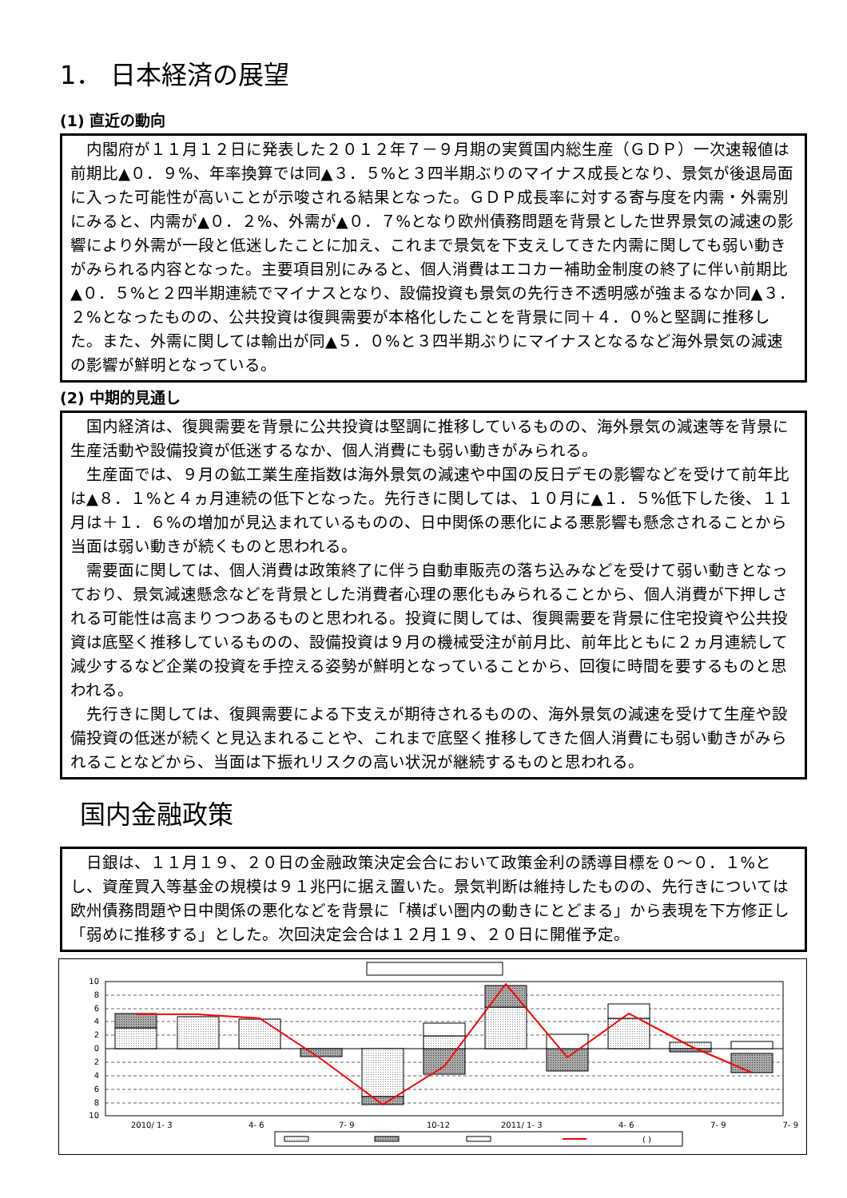1． 日本経済の展望
(1) 直近の動向
内閣府が１１月１２日に発表した２０１２年７－９月期の実質国内総生産（ＧＤＰ）一次速報値は前期比▲０．９%、年率換算では同▲３．５%と３四半期ぶりのマイナス成長となり、景気が後退局面に入った可能性が高いことが示唆される結果となった。ＧＤＰ成長率に対する寄与度を内需・外需別にみると、内需が▲０．２%、外需が▲０．７%となり欧州債務問題を背景とした世界景気の減速の影響により外需が一段と低迷したことに加え、これまで景気を下支えしてきた内需に関しても弱い動きがみられる内容となった。主要項目別にみると、個人消費はエコカー補助金制度の終了に伴い前期比▲０．５%と２四半期連続でマイナスとなり、設備投資も景気の先行き不透明感が強まるなか同▲３．２%となったものの、公共投資は復興需要が本格化したことを背景に同＋４．０%と堅調に推移した。また、外需に関しては輸出が同▲５．０%と３四半期ぶりにマイナスとなるなど海外景気の減速の影響が鮮明となっている。
(2) 中期的見通し
国内経済は、復興需要を背景に公共投資は堅調に推移しているものの、海外景気の減速等を背景に生産活動や設備投資が低迷するなか、個人消費にも弱い動きがみられる。
生産面では、９月の鉱工業生産指数は海外景気の減速や中国の反日デモの影響などを受けて前年比は▲８．１%と４ヵ月連続の低下となった。先行きに関しては、１０月に▲１．５%低下した後、１１月は＋１．６%の増加が見込まれているものの、日中関係の悪化による悪影響も懸念されることから当面は弱い動きが続くものと思われる。
需要面に関しては、個人消費は政策終了に伴う自動車販売の落ち込みなどを受けて弱い動きとなっており、景気減速懸念などを背景とした消費者心理の悪化もみられることから、個人消費が下押しされる可能性は高まりつつあるものと思われる。投資に関しては、復興需要を背景に住宅投資や公共投資は底堅く推移しているものの、設備投資は９月の機械受注が前月比、前年比ともに２ヵ月連続して減少するなど企業の投資を手控える姿勢が鮮明となっていることから、回復に時間を要するものと思われる。
先行きに関しては、復興需要による下支えが期待されるものの、海外景気の減速を受けて生産や設備投資の低迷が続くと見込まれることや、これまで底堅く推移してきた個人消費にも弱い動きがみられることなどから、当面は下振れリスクの高い状況が継続するものと思われる。
国内金融政策
日銀は、１１月１９、２０日の金融政策決定会合において政策金利の誘導目標を０～０．１%とし、資産買入等基金の規模は９１兆円に据え置いた。景気判断は維持したものの、先行きについては欧州債務問題や日中関係の悪化などを背景に「横ばい圏内の動きにとどまる」から表現を下方修正し「弱めに推移する」とした。次回決定会合は１２月１９、２０日に開催予定。
10
8
6
4
2
0
2
4
6
8
10
2010/ 1- 3
4- 6
7- 9
10-12
2011/ 1- 3
4- 6
7- 9
7- 9
( )